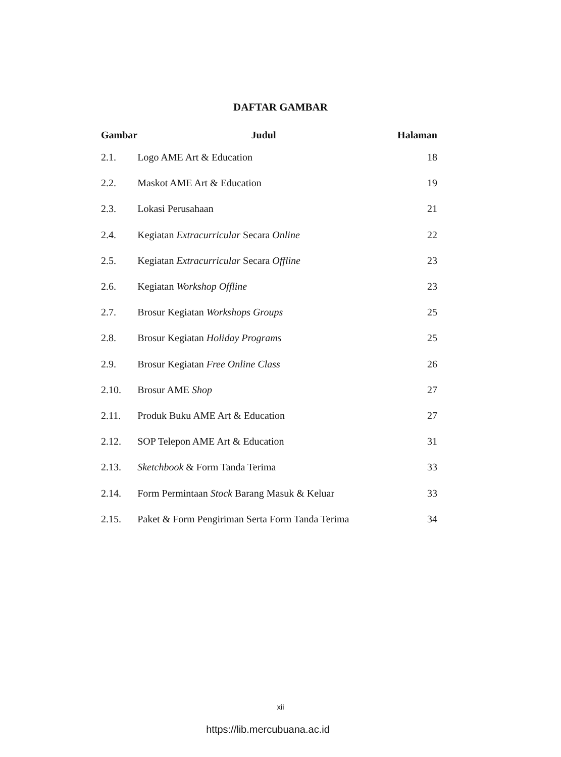DAFTAR GAMBAR
| Gambar | Judul | Halaman |
| --- | --- | --- |
| 2.1. | Logo AME Art & Education | 18 |
| 2.2. | Maskot AME Art & Education | 19 |
| 2.3. | Lokasi Perusahaan | 21 |
| 2.4. | Kegiatan Extracurricular Secara Online | 22 |
| 2.5. | Kegiatan Extracurricular Secara Offline | 23 |
| 2.6. | Kegiatan Workshop Offline | 23 |
| 2.7. | Brosur Kegiatan Workshops Groups | 25 |
| 2.8. | Brosur Kegiatan Holiday Programs | 25 |
| 2.9. | Brosur Kegiatan Free Online Class | 26 |
| 2.10. | Brosur AME Shop | 27 |
| 2.11. | Produk Buku AME Art & Education | 27 |
| 2.12. | SOP Telepon AME Art & Education | 31 |
| 2.13. | Sketchbook & Form Tanda Terima | 33 |
| 2.14. | Form Permintaan Stock Barang Masuk & Keluar | 33 |
| 2.15. | Paket & Form Pengiriman Serta Form Tanda Terima | 34 |
xii
https://lib.mercubuana.ac.id